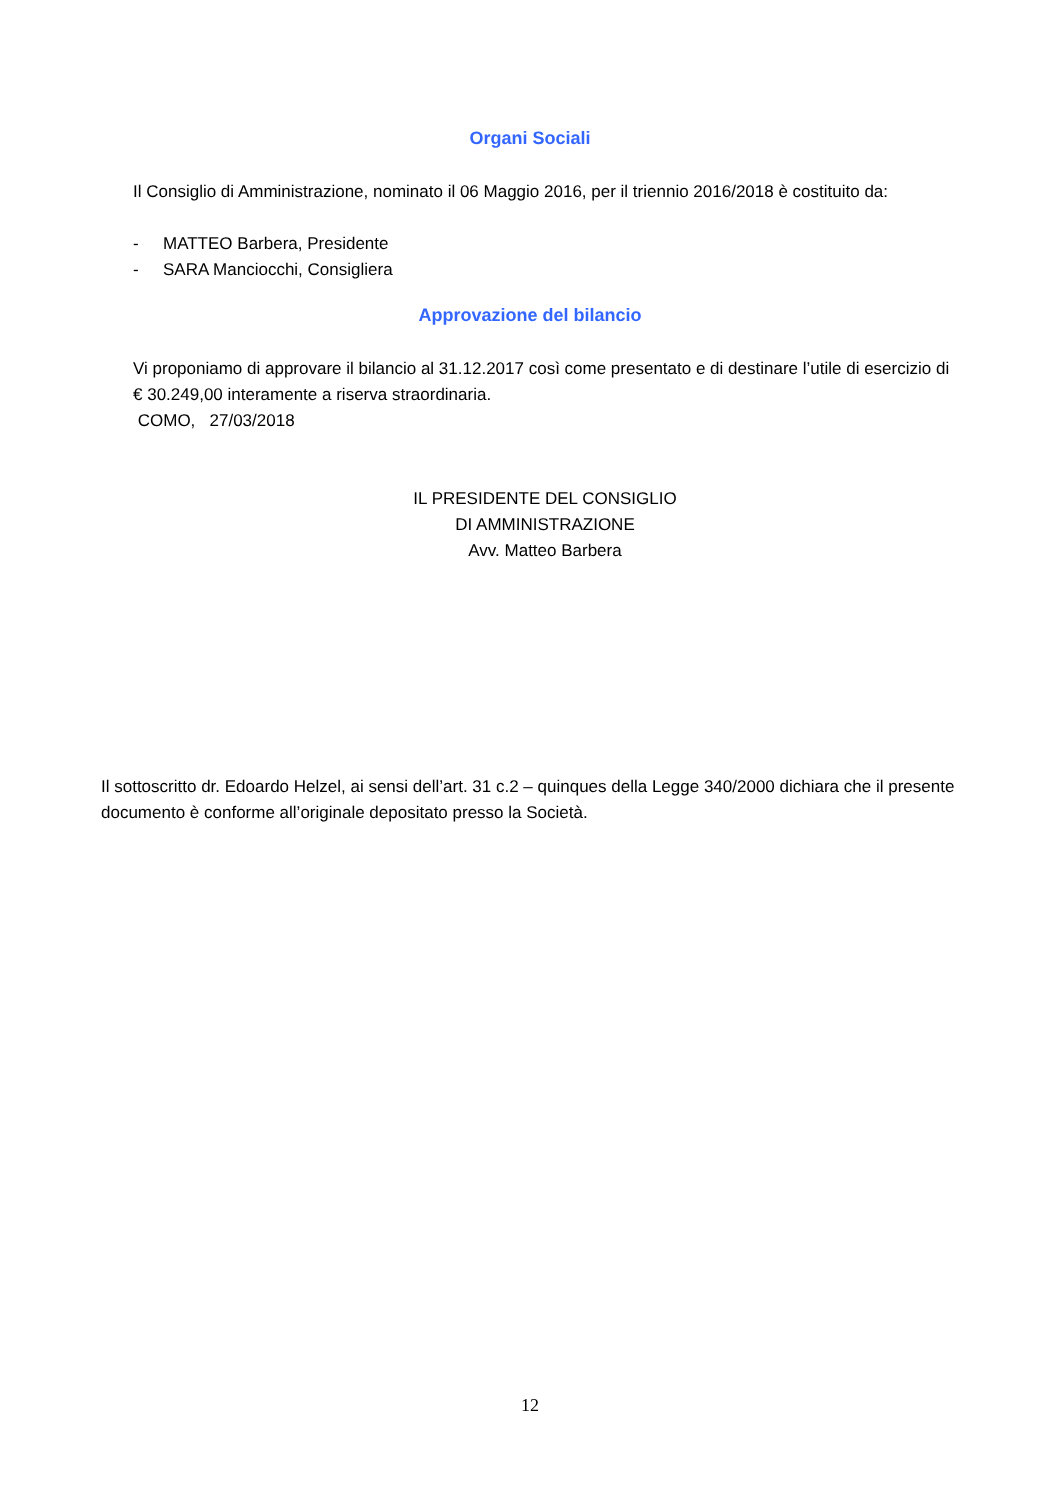Organi Sociali
Il Consiglio di Amministrazione, nominato il 06 Maggio 2016, per il triennio 2016/2018 è costituito da:
- MATTEO Barbera, Presidente
- SARA Manciocchi, Consigliera
Approvazione del bilancio
Vi proponiamo di approvare il bilancio al 31.12.2017 così come presentato e di destinare l’utile di esercizio di € 30.249,00 interamente a riserva straordinaria.
COMO, 27/03/2018
IL PRESIDENTE DEL CONSIGLIO
DI AMMINISTRAZIONE
Avv. Matteo Barbera
Il sottoscritto dr. Edoardo Helzel, ai sensi dell’art. 31 c.2 – quinques della Legge 340/2000 dichiara che il presente documento è conforme all’originale depositato presso la Società.
12